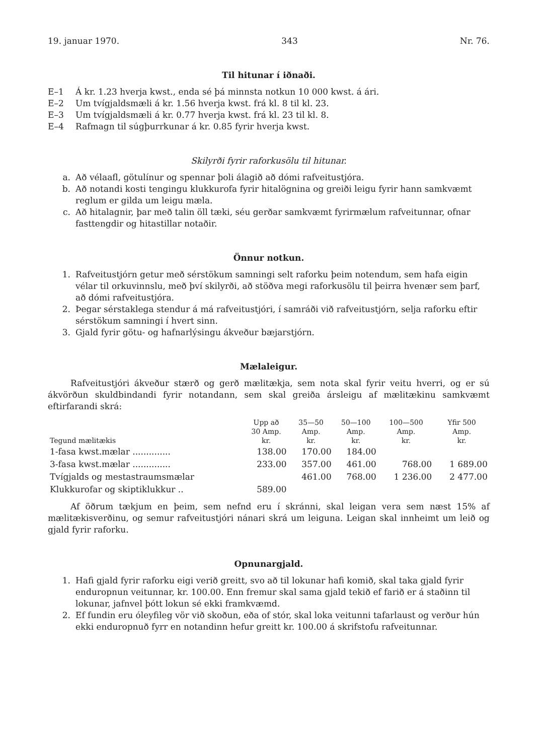19. januar 1970. 343 Nr. 76.
Til hitunar í iðnaði.
E–1 Á kr. 1.23 hverja kwst., enda sé þá minnsta notkun 10 000 kwst. á ári.
E–2 Um tvígjaldsmæli á kr. 1.56 hverja kwst. frá kl. 8 til kl. 23.
E–3 Um tvígjaldsmæli á kr. 0.77 hverja kwst. frá kl. 23 til kl. 8.
E–4 Rafmagn til súgþurrkunar á kr. 0.85 fyrir hverja kwst.
Skilyrði fyrir raforkusölu til hitunar.
a. Að vélaafl, götulínur og spennar þoli álagið að dómi rafveitustjóra.
b. Að notandi kosti tengingu klukkurofa fyrir hitalögnina og greiði leigu fyrir hann samkvæmt reglum er gilda um leigu mæla.
c. Að hitalagnir, þar með talin öll tæki, séu gerðar samkvæmt fyrirmælum rafveitunnar, ofnar fasttengdir og hitastillar notaðir.
Önnur notkun.
1. Rafveitustjórn getur með sérstökum samningi selt raforku þeim notendum, sem hafa eigin vélar til orkuvinnslu, með því skilyrði, að stöðva megi raforkusölu til þeirra hvenær sem þarf, að dómi rafveitustjóra.
2. Þegar sérstaklega stendur á má rafveitustjóri, í samráði við rafveitustjórn, selja raforku eftir sérstökum samningi í hvert sinn.
3. Gjald fyrir götu- og hafnarlýsingu ákveður bæjarstjórn.
Mælaleigur.
Rafveitustjóri ákveður stærð og gerð mælitækja, sem nota skal fyrir veitu hverri, og er sú ákvörðun skuldbindandi fyrir notandann, sem skal greiða ársleigu af mælitækinu samkvæmt eftirfarandi skrá:
| Tegund mælitækis | Upp að 30 Amp. kr. | 35—50 Amp. kr. | 50—100 Amp. kr. | 100—500 Amp. kr. | Yfir 500 Amp. kr. |
| --- | --- | --- | --- | --- | --- |
| 1-fasa kwst.mælar .............. | 138.00 | 170.00 | 184.00 | | |
| 3-fasa kwst.mælar .............. | 233.00 | 357.00 | 461.00 | 768.00 | 1 689.00 |
| Tvígjalds og mestastraumsmælar | | 461.00 | 768.00 | 1 236.00 | 2 477.00 |
| Klukkurofar og skiptiklukkur .. | 589.00 | | | | |
Af öðrum tækjum en þeim, sem nefnd eru í skránni, skal leigan vera sem næst 15% af mælitækisverðinu, og semur rafveitustjóri nánari skrá um leiguna. Leigan skal innheimt um leið og gjald fyrir raforku.
Opnunargjald.
1. Hafi gjald fyrir raforku eigi verið greitt, svo að til lokunar hafi komið, skal taka gjald fyrir enduropnun veitunnar, kr. 100.00. Enn fremur skal sama gjald tekið ef farið er á staðinn til lokunar, jafnvel þótt lokun sé ekki framkvæmd.
2. Ef fundin eru óleyfileg vör við skoðun, eða of stór, skal loka veitunni tafarlaust og verður hún ekki enduropnuð fyrr en notandinn hefur greitt kr. 100.00 á skrifstofu rafveitunnar.